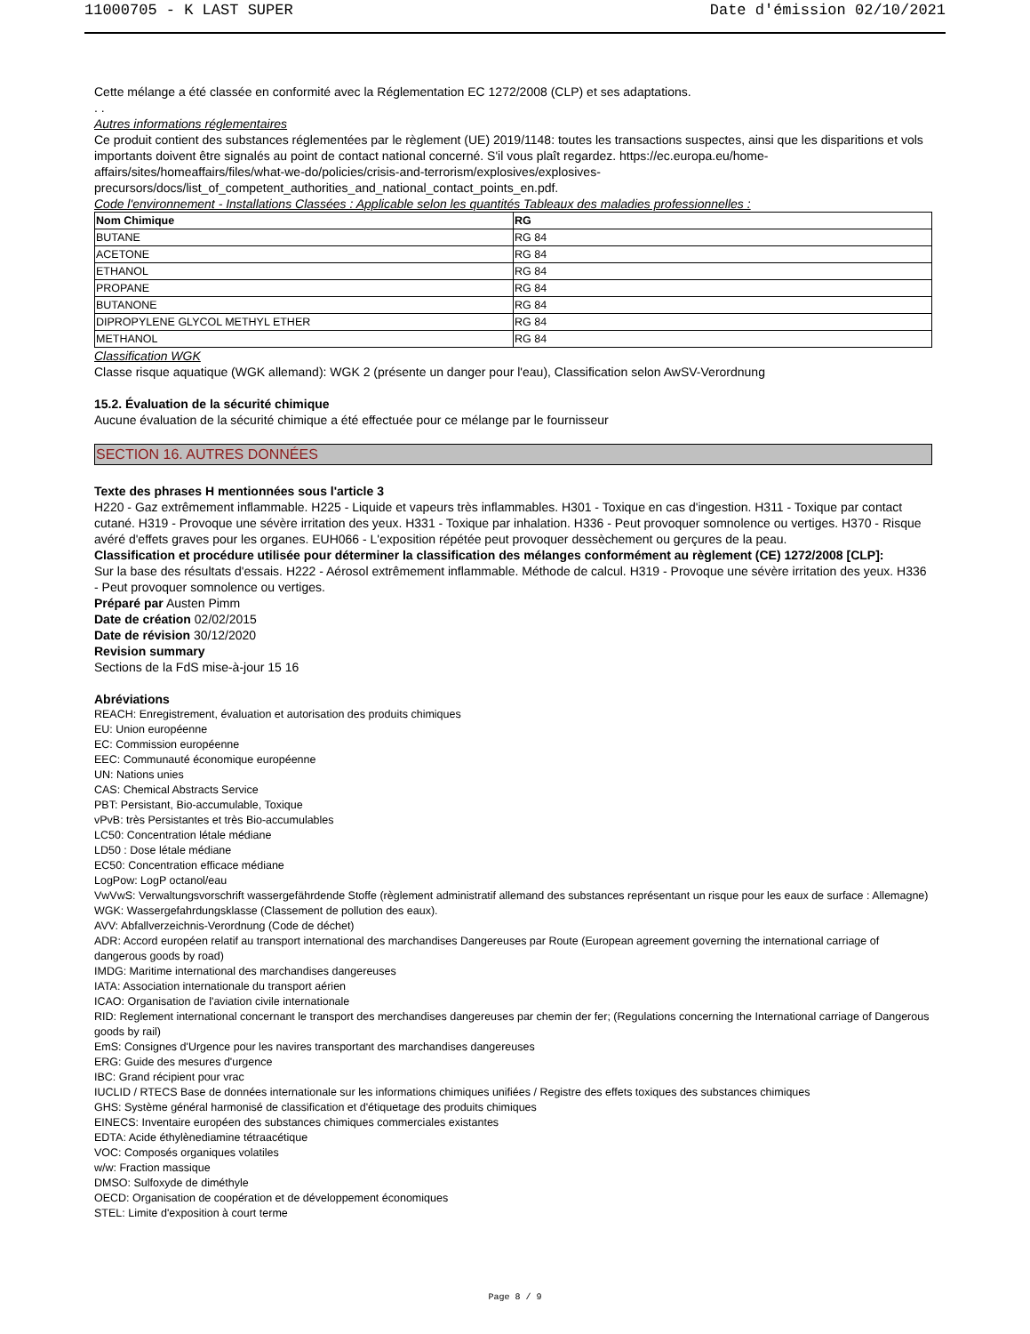11000705 - K LAST SUPER Date d'émission 02/10/2021
Cette mélange a été classée en conformité avec la Réglementation EC 1272/2008 (CLP) et ses adaptations.
. .
Autres informations réglementaires
Ce produit contient des substances réglementées par le règlement (UE) 2019/1148: toutes les transactions suspectes, ainsi que les disparitions et vols importants doivent être signalés au point de contact national concerné. S'il vous plaît regardez. https://ec.europa.eu/home-affairs/sites/homeaffairs/files/what-we-do/policies/crisis-and-terrorism/explosives/explosives-precursors/docs/list_of_competent_authorities_and_national_contact_points_en.pdf.
Code l'environnement - Installations Classées : Applicable selon les quantités Tableaux des maladies professionnelles :
| Nom Chimique | RG |
| --- | --- |
| BUTANE | RG 84 |
| ACETONE | RG 84 |
| ETHANOL | RG 84 |
| PROPANE | RG 84 |
| BUTANONE | RG 84 |
| DIPROPYLENE GLYCOL METHYL ETHER | RG 84 |
| METHANOL | RG 84 |
Classification WGK
Classe risque aquatique (WGK allemand): WGK 2 (présente un danger pour l'eau), Classification selon AwSV-Verordnung
15.2. Évaluation de la sécurité chimique
Aucune évaluation de la sécurité chimique a été effectuée pour ce mélange par le fournisseur
SECTION 16. AUTRES DONNÉES
Texte des phrases H mentionnées sous l'article 3
H220 - Gaz extrêmement inflammable. H225 - Liquide et vapeurs très inflammables. H301 - Toxique en cas d'ingestion. H311 - Toxique par contact cutané. H319 - Provoque une sévère irritation des yeux. H331 - Toxique par inhalation. H336 - Peut provoquer somnolence ou vertiges. H370 - Risque avéré d'effets graves pour les organes. EUH066 - L'exposition répétée peut provoquer dessèchement ou gerçures de la peau.
Classification et procédure utilisée pour déterminer la classification des mélanges conformément au règlement (CE) 1272/2008 [CLP]:
Sur la base des résultats d'essais. H222 - Aérosol extrêmement inflammable. Méthode de calcul. H319 - Provoque une sévère irritation des yeux. H336 - Peut provoquer somnolence ou vertiges.
Préparé par Austen Pimm
Date de création 02/02/2015
Date de révision 30/12/2020
Revision summary
Sections de la FdS mise-à-jour 15 16
Abréviations
REACH: Enregistrement, évaluation et autorisation des produits chimiques
EU: Union européenne
EC: Commission européenne
EEC: Communauté économique européenne
UN: Nations unies
CAS: Chemical Abstracts Service
PBT: Persistant, Bio-accumulable, Toxique
vPvB: très Persistantes et très Bio-accumulables
LC50: Concentration létale médiane
LD50 : Dose létale médiane
EC50: Concentration efficace médiane
LogPow: LogP octanol/eau
VwVwS: Verwaltungsvorschrift wassergefährdende Stoffe (règlement administratif allemand des substances représentant un risque pour les eaux de surface : Allemagne)
WGK: Wassergefahrdungsklasse (Classement de pollution des eaux).
AVV: Abfallverzeichnis-Verordnung (Code de déchet)
ADR: Accord européen relatif au transport international des marchandises Dangereuses par Route (European agreement governing the international carriage of dangerous goods by road)
IMDG: Maritime international des marchandises dangereuses
IATA: Association internationale du transport aérien
ICAO: Organisation de l'aviation civile internationale
RID: Reglement international concernant le transport des merchandises dangereuses par chemin der fer; (Regulations concerning the International carriage of Dangerous goods by rail)
EmS: Consignes d'Urgence pour les navires transportant des marchandises dangereuses
ERG: Guide des mesures d'urgence
IBC: Grand récipient pour vrac
IUCLID / RTECS Base de données internationale sur les informations chimiques unifiées / Registre des effets toxiques des substances chimiques
GHS: Système général harmonisé de classification et d'étiquetage des produits chimiques
EINECS: Inventaire européen des substances chimiques commerciales existantes
EDTA: Acide éthylènediamine tétraacétique
VOC: Composés organiques volatiles
w/w: Fraction massique
DMSO: Sulfoxyde de diméthyle
OECD: Organisation de coopération et de développement économiques
STEL: Limite d'exposition à court terme
Page 8 / 9